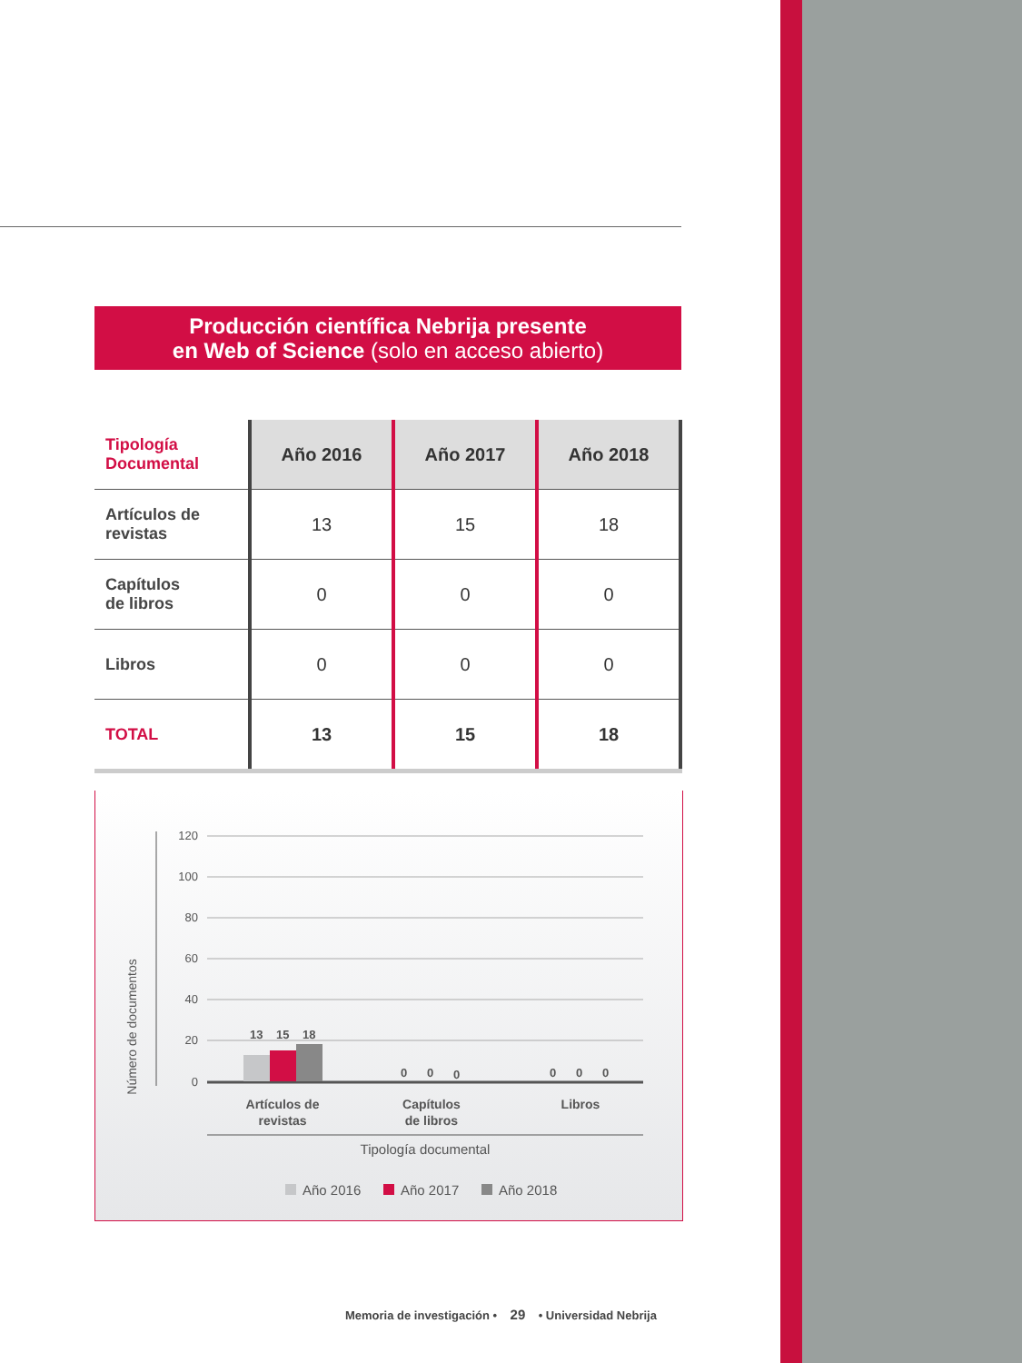Producción científica Nebrija presente
en Web of Science (solo en acceso abierto)
| Tipología Documental | Año 2016 | Año 2017 | Año 2018 |
| --- | --- | --- | --- |
| Artículos de revistas | 13 | 15 | 18 |
| Capítulos de libros | 0 | 0 | 0 |
| Libros | 0 | 0 | 0 |
| TOTAL | 13 | 15 | 18 |
Número de documentos
120
100
80
60
40
20
0
13
15
18
0
0
0
0
0
0
Artículos de
revistas
Capítulos
de libros
Libros
Tipología documental
Año 2016
Año 2017
Año 2018
Memoria de investigación • 29 • Universidad Nebrija